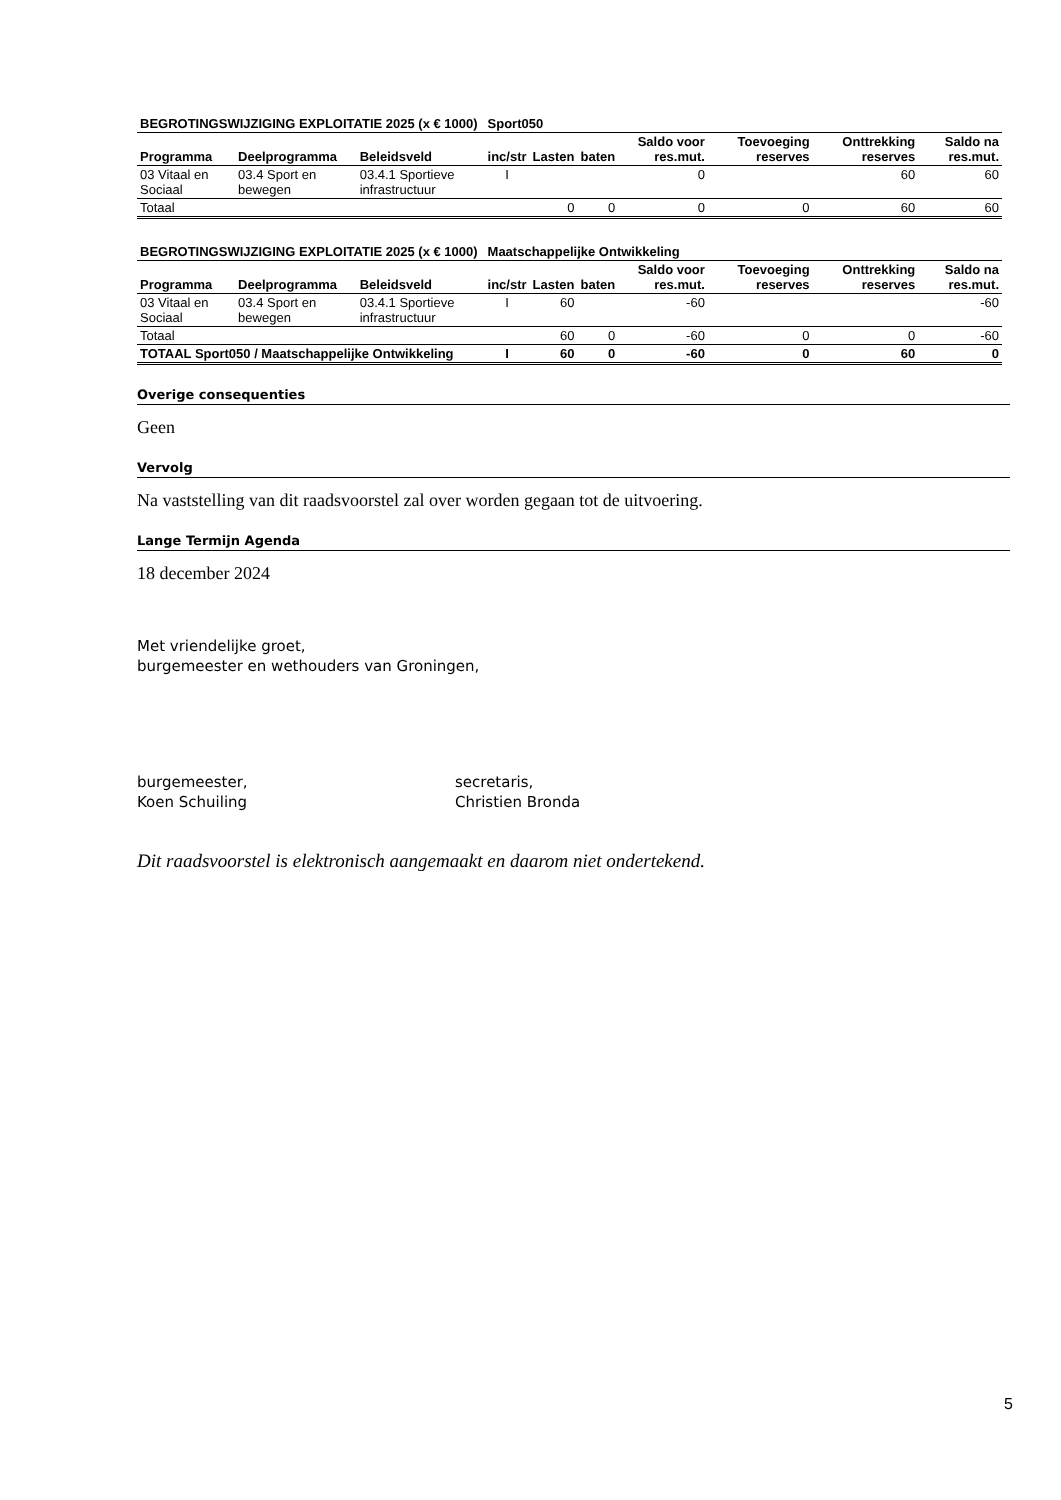| BEGROTINGSWIJZIGING EXPLOITATIE 2025 (x € 1000) | | | Sport050 | | | | | | |
| --- | --- | --- | --- | --- | --- | --- | --- | --- | --- |
| Programma | Deelprogramma | Beleidsveld | inc/str | Lasten | baten | Saldo voor res.mut. | Toevoeging reserves | Onttrekking reserves | Saldo na res.mut. |
| 03 Vitaal en Sociaal | 03.4 Sport en bewegen | 03.4.1 Sportieve infrastructuur | I | | | 0 | | 60 | 60 |
| Totaal | | | | 0 | 0 | 0 | 0 | 60 | 60 |
| BEGROTINGSWIJZIGING EXPLOITATIE 2025 (x € 1000) | | | Maatschappelijke Ontwikkeling | | | | | | |
| --- | --- | --- | --- | --- | --- | --- | --- | --- | --- |
| Programma | Deelprogramma | Beleidsveld | inc/str | Lasten | baten | Saldo voor res.mut. | Toevoeging reserves | Onttrekking reserves | Saldo na res.mut. |
| 03 Vitaal en Sociaal | 03.4 Sport en bewegen | 03.4.1 Sportieve infrastructuur | I | 60 | | -60 | | | -60 |
| Totaal | | | | 60 | 0 | -60 | 0 | 0 | -60 |
| TOTAAL Sport050 / Maatschappelijke Ontwikkeling | | | I | 60 | 0 | -60 | 0 | 60 | 0 |
Overige consequenties
Geen
Vervolg
Na vaststelling van dit raadsvoorstel zal over worden gegaan tot de uitvoering.
Lange Termijn Agenda
18 december 2024
Met vriendelijke groet,
burgemeester en wethouders van Groningen,
burgemeester,
Koen Schuiling
secretaris,
Christien Bronda
Dit raadsvoorstel is elektronisch aangemaakt en daarom niet ondertekend.
5